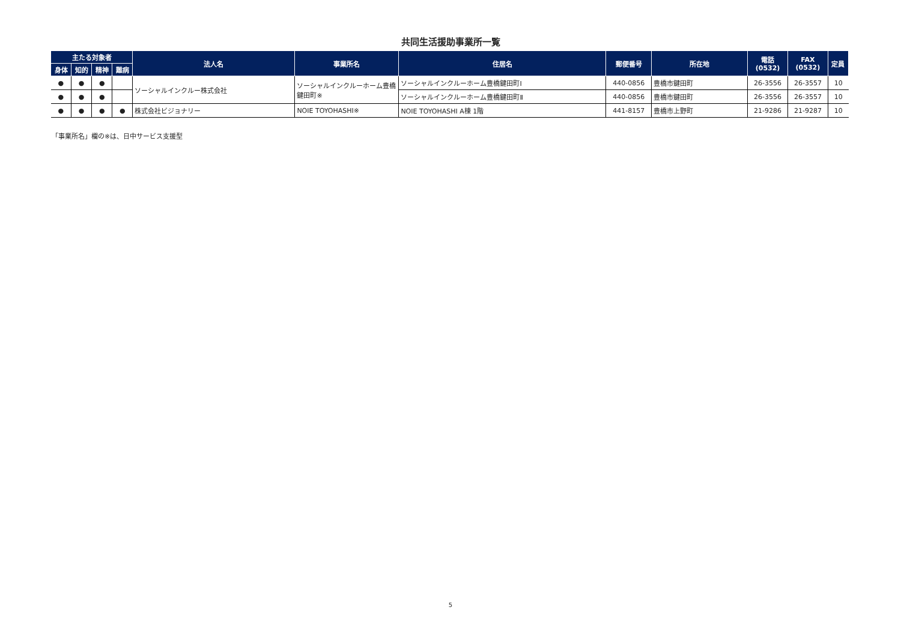共同生活援助事業所一覧
| 主たる対象者 | | | | 法人名 | 事業所名 | 住居名 | 郵便番号 | 所在地 | 電話 (0532) | FAX (0532) | 定員 |
| --- | --- | --- | --- | --- | --- | --- | --- | --- | --- | --- | --- |
| 身体 | 知的 | 精神 | 難病 | | | | | | | | |
| ● | ● | ● | | ソーシャルインクルー株式会社 | ソーシャルインクルーホーム豊橋鍵田町※ | ソーシャルインクルーホーム豊橋鍵田町Ⅰ | 440-0856 | 豊橋市鍵田町 | 26-3556 | 26-3557 | 10 |
| ● | ● | ● | | | | ソーシャルインクルーホーム豊橋鍵田町Ⅱ | 440-0856 | 豊橋市鍵田町 | 26-3556 | 26-3557 | 10 |
| ● | ● | ● | ● | 株式会社ビジョナリー | NOIE TOYOHASHI※ | NOIE TOYOHASHI A棟 1階 | 441-8157 | 豊橋市上野町 | 21-9286 | 21-9287 | 10 |
「事業所名」欄の※は、日中サービス支援型
5